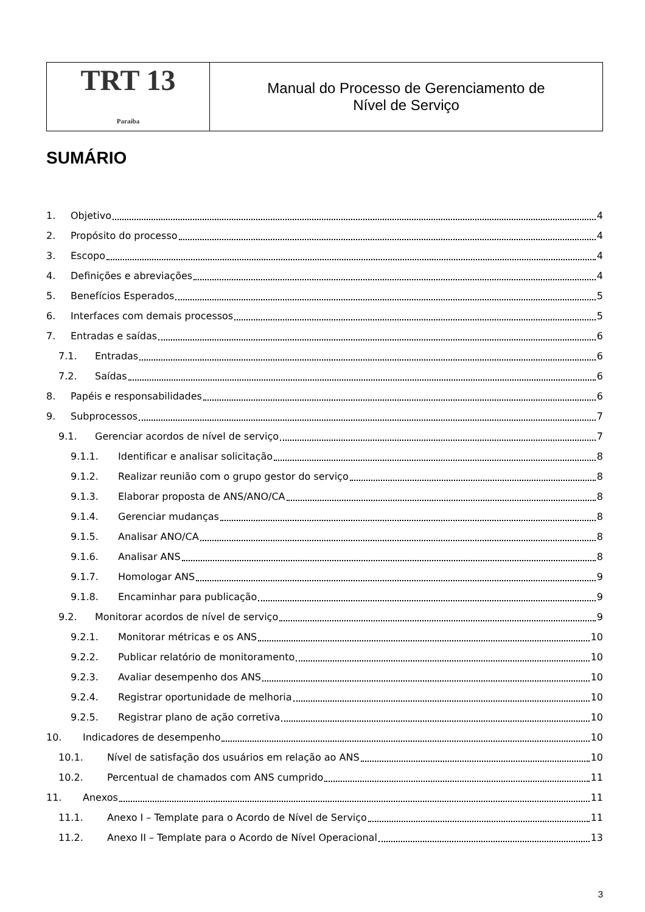| TRT 13 Paraíba | Manual do Processo de Gerenciamento de Nível de Serviço |
SUMÁRIO
1. Objetivo 4
2. Propósito do processo 4
3. Escopo 4
4. Definições e abreviações 4
5. Benefícios Esperados 5
6. Interfaces com demais processos 5
7. Entradas e saídas 6
7.1. Entradas 6
7.2. Saídas 6
8. Papéis e responsabilidades 6
9. Subprocessos 7
9.1. Gerenciar acordos de nível de serviço 7
9.1.1. Identificar e analisar solicitação 8
9.1.2. Realizar reunião com o grupo gestor do serviço 8
9.1.3. Elaborar proposta de ANS/ANO/CA 8
9.1.4. Gerenciar mudanças 8
9.1.5. Analisar ANO/CA 8
9.1.6. Analisar ANS 8
9.1.7. Homologar ANS 9
9.1.8. Encaminhar para publicação 9
9.2. Monitorar acordos de nível de serviço 9
9.2.1. Monitorar métricas e os ANS 10
9.2.2. Publicar relatório de monitoramento 10
9.2.3. Avaliar desempenho dos ANS 10
9.2.4. Registrar oportunidade de melhoria 10
9.2.5. Registrar plano de ação corretiva 10
10. Indicadores de desempenho 10
10.1. Nível de satisfação dos usuários em relação ao ANS 10
10.2. Percentual de chamados com ANS cumprido 11
11. Anexos 11
11.1. Anexo I – Template para o Acordo de Nível de Serviço 11
11.2. Anexo II – Template para o Acordo de Nível Operacional 13
3